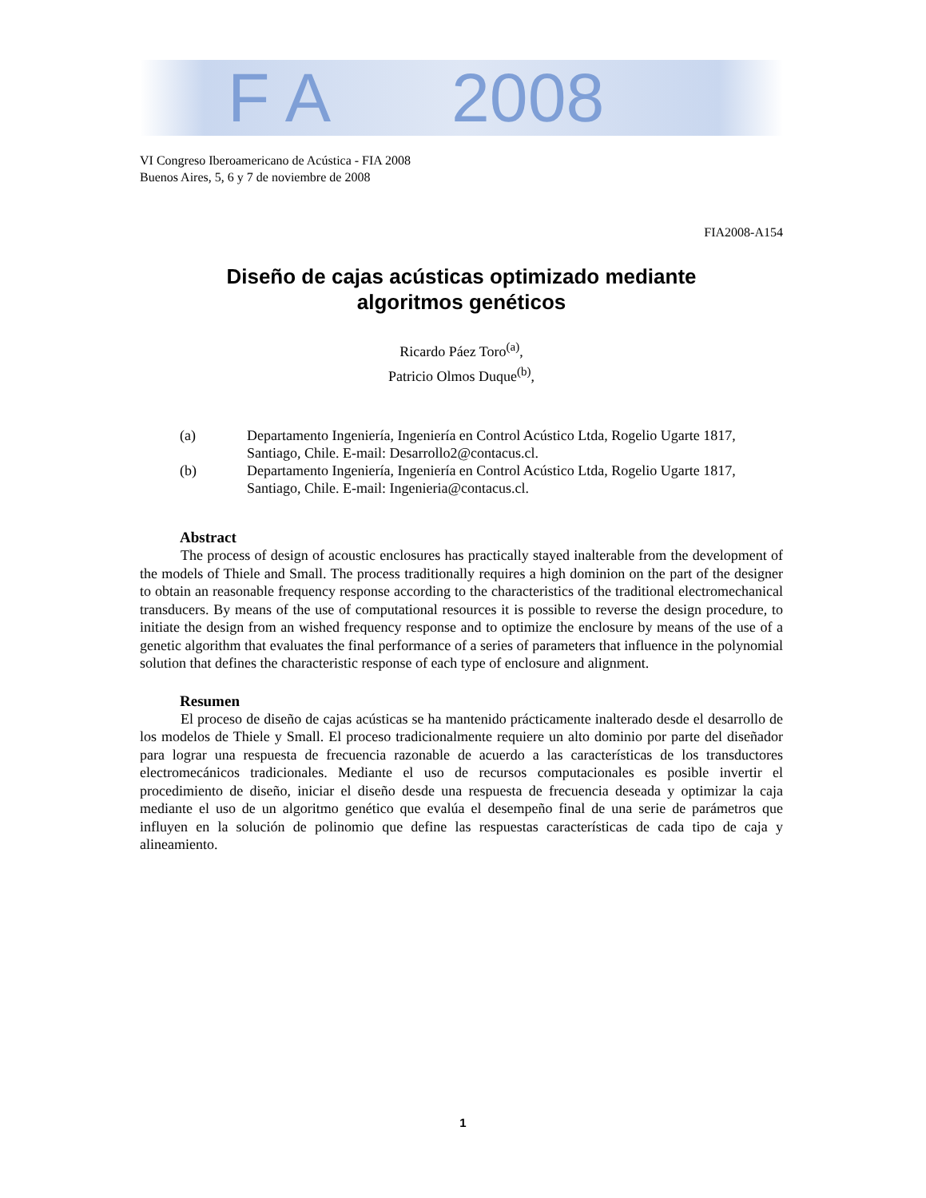F A 2008
VI Congreso Iberoamericano de Acústica - FIA 2008
Buenos Aires, 5, 6 y 7 de noviembre de 2008
FIA2008-A154
Diseño de cajas acústicas optimizado mediante
algoritmos genéticos
Ricardo Páez Toro<sup>(a)</sup>,
Patricio Olmos Duque<sup>(b)</sup>,
(a) Departamento Ingeniería, Ingeniería en Control Acústico Ltda, Rogelio Ugarte 1817, Santiago, Chile. E-mail: Desarrollo2@contacus.cl.
(b) Departamento Ingeniería, Ingeniería en Control Acústico Ltda, Rogelio Ugarte 1817, Santiago, Chile. E-mail: Ingenieria@contacus.cl.
Abstract
The process of design of acoustic enclosures has practically stayed inalterable from the development of the models of Thiele and Small. The process traditionally requires a high dominion on the part of the designer to obtain an reasonable frequency response according to the characteristics of the traditional electromechanical transducers. By means of the use of computational resources it is possible to reverse the design procedure, to initiate the design from an wished frequency response and to optimize the enclosure by means of the use of a genetic algorithm that evaluates the final performance of a series of parameters that influence in the polynomial solution that defines the characteristic response of each type of enclosure and alignment.
Resumen
El proceso de diseño de cajas acústicas se ha mantenido prácticamente inalterado desde el desarrollo de los modelos de Thiele y Small. El proceso tradicionalmente requiere un alto dominio por parte del diseñador para lograr una respuesta de frecuencia razonable de acuerdo a las características de los transductores electromecánicos tradicionales. Mediante el uso de recursos computacionales es posible invertir el procedimiento de diseño, iniciar el diseño desde una respuesta de frecuencia deseada y optimizar la caja mediante el uso de un algoritmo genético que evalúa el desempeño final de una serie de parámetros que influyen en la solución de polinomio que define las respuestas características de cada tipo de caja y alineamiento.
1